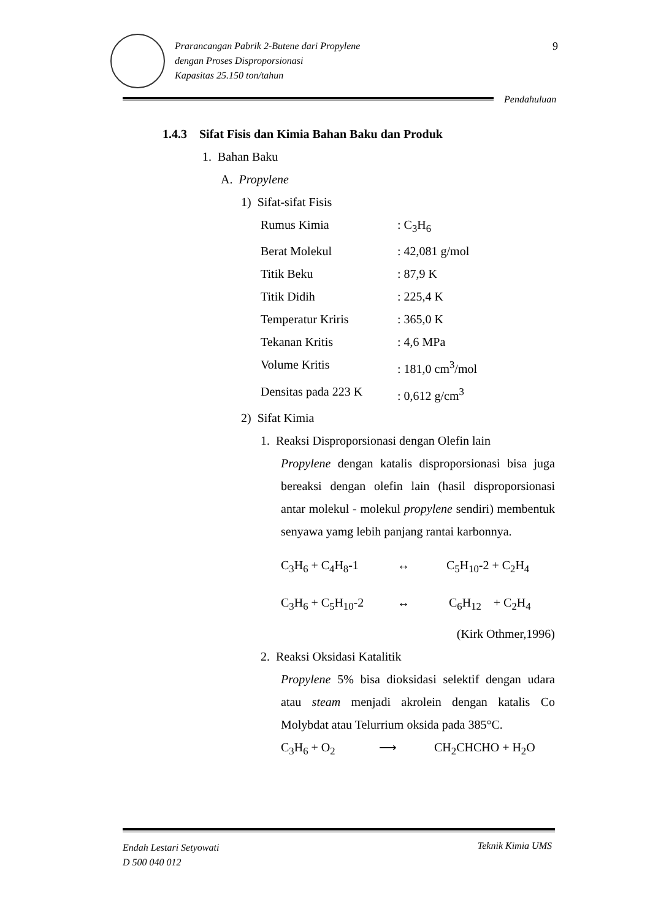Prarancangan Pabrik 2-Butene dari Propylene
dengan Proses Disproporsionasi
Kapasitas 25.150 ton/tahun
9
Pendahuluan
1.4.3 Sifat Fisis dan Kimia Bahan Baku dan Produk
1. Bahan Baku
A. Propylene
1) Sifat-sifat Fisis
Rumus Kimia: C<sub>3</sub>H<sub>6</sub>
Berat Molekul: 42,081 g/mol
Titik Beku: 87,9 K
Titik Didih: 225,4 K
Temperatur Kriris: 365,0 K
Tekanan Kritis: 4,6 MPa
Volume Kritis: 181,0 cm<sup>3</sup>/mol
Densitas pada 223 K: 0,612 g/cm<sup>3</sup>
2) Sifat Kimia
1. Reaksi Disproporsionasi dengan Olefin lain
Propylene dengan katalis disproporsionasi bisa juga bereaksi dengan olefin lain (hasil disproporsionasi antar molekul - molekul propylene sendiri) membentuk senyawa yamg lebih panjang rantai karbonnya.
C<sub>3</sub>H<sub>6</sub> + C<sub>4</sub>H<sub>8</sub>-1 ↔ C<sub>5</sub>H<sub>10</sub>-2 + C<sub>2</sub>H<sub>4</sub>
C<sub>3</sub>H<sub>6</sub> + C<sub>5</sub>H<sub>10</sub>-2 ↔ C<sub>6</sub>H<sub>12</sub> + C<sub>2</sub>H<sub>4</sub>
(Kirk Othmer,1996)
2. Reaksi Oksidasi Katalitik
Propylene 5% bisa dioksidasi selektif dengan udara atau steam menjadi akrolein dengan katalis Co Molybdat atau Telurrium oksida pada 385°C.
C<sub>3</sub>H<sub>6</sub> + O<sub>2</sub> ⟶ CH<sub>2</sub>CHCHO + H<sub>2</sub>O
Endah Lestari Setyowati
D 500 040 012
Teknik Kimia UMS